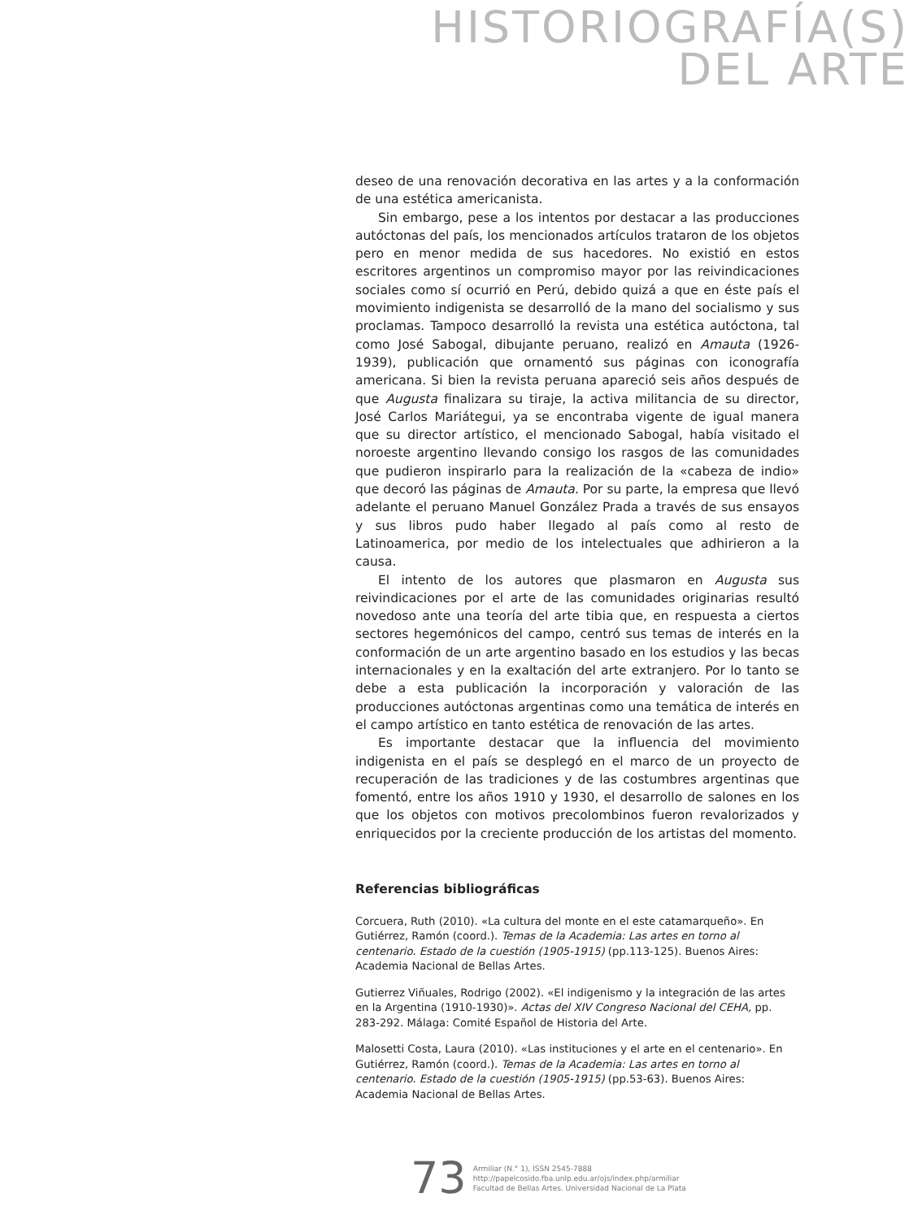HISTORIOGRAFÍA(S)
DEL ARTE
deseo de una renovación decorativa en las artes y a la conformación de una estética americanista.
Sin embargo, pese a los intentos por destacar a las producciones autóctonas del país, los mencionados artículos trataron de los objetos pero en menor medida de sus hacedores. No existió en estos escritores argentinos un compromiso mayor por las reivindicaciones sociales como sí ocurrió en Perú, debido quizá a que en éste país el movimiento indigenista se desarrolló de la mano del socialismo y sus proclamas. Tampoco desarrolló la revista una estética autóctona, tal como José Sabogal, dibujante peruano, realizó en Amauta (1926-1939), publicación que ornamentó sus páginas con iconografía americana. Si bien la revista peruana apareció seis años después de que Augusta finalizara su tiraje, la activa militancia de su director, José Carlos Mariátegui, ya se encontraba vigente de igual manera que su director artístico, el mencionado Sabogal, había visitado el noroeste argentino llevando consigo los rasgos de las comunidades que pudieron inspirarlo para la realización de la «cabeza de indio» que decoró las páginas de Amauta. Por su parte, la empresa que llevó adelante el peruano Manuel González Prada a través de sus ensayos y sus libros pudo haber llegado al país como al resto de Latinoamerica, por medio de los intelectuales que adhirieron a la causa.
El intento de los autores que plasmaron en Augusta sus reivindicaciones por el arte de las comunidades originarias resultó novedoso ante una teoría del arte tibia que, en respuesta a ciertos sectores hegemónicos del campo, centró sus temas de interés en la conformación de un arte argentino basado en los estudios y las becas internacionales y en la exaltación del arte extranjero. Por lo tanto se debe a esta publicación la incorporación y valoración de las producciones autóctonas argentinas como una temática de interés en el campo artístico en tanto estética de renovación de las artes.
Es importante destacar que la influencia del movimiento indigenista en el país se desplegó en el marco de un proyecto de recuperación de las tradiciones y de las costumbres argentinas que fomentó, entre los años 1910 y 1930, el desarrollo de salones en los que los objetos con motivos precolombinos fueron revalorizados y enriquecidos por la creciente producción de los artistas del momento.
Referencias bibliográficas
Corcuera, Ruth (2010). «La cultura del monte en el este catamarqueño». En Gutiérrez, Ramón (coord.). Temas de la Academia: Las artes en torno al centenario. Estado de la cuestión (1905-1915) (pp.113-125). Buenos Aires: Academia Nacional de Bellas Artes.
Gutierrez Viñuales, Rodrigo (2002). «El indigenismo y la integración de las artes en la Argentina (1910-1930)». Actas del XIV Congreso Nacional del CEHA, pp. 283-292. Málaga: Comité Español de Historia del Arte.
Malosetti Costa, Laura (2010). «Las instituciones y el arte en el centenario». En Gutiérrez, Ramón (coord.). Temas de la Academia: Las artes en torno al centenario. Estado de la cuestión (1905-1915) (pp.53-63). Buenos Aires: Academia Nacional de Bellas Artes.
73
Armiliar (N.° 1), ISSN 2545-7888
http://papelcosido.fba.unlp.edu.ar/ojs/index.php/armiliar
Facultad de Bellas Artes. Universidad Nacional de La Plata